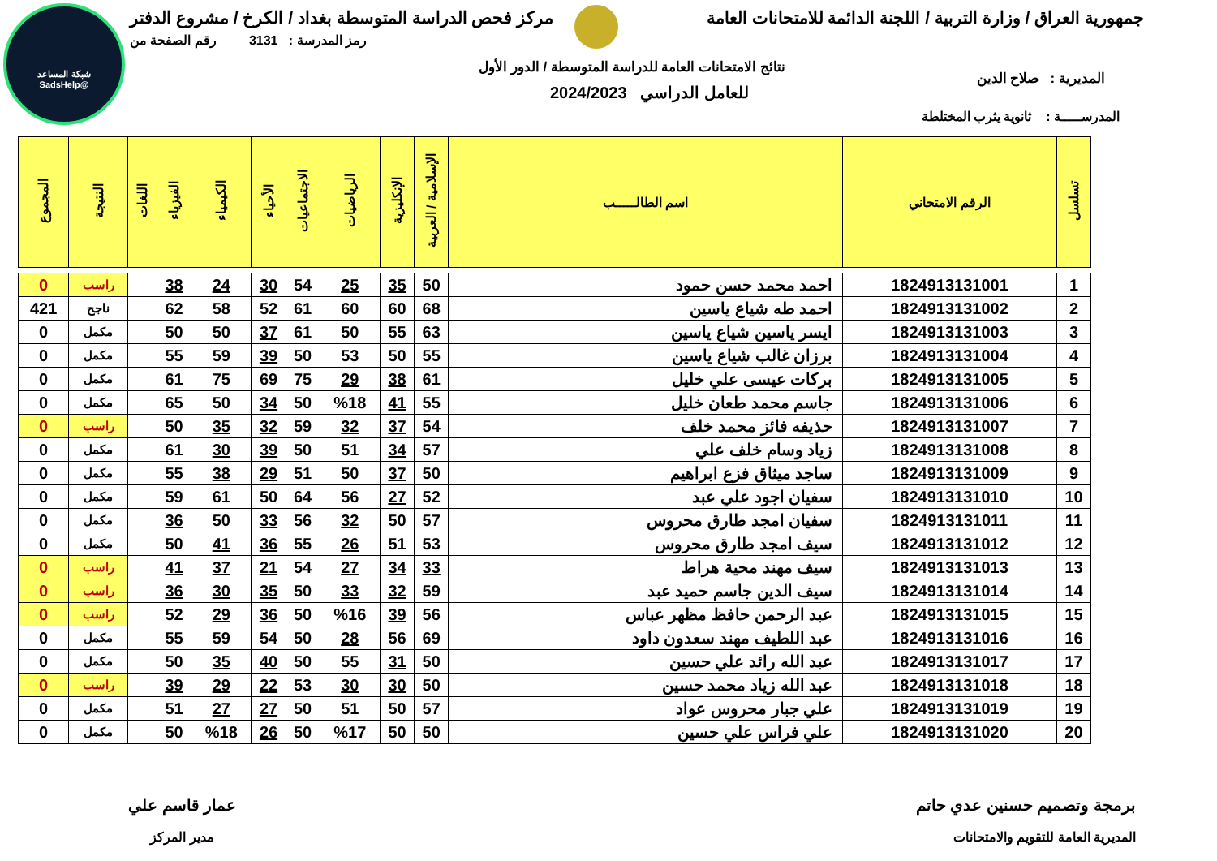شبكة المساعد
@SadsHelp
جمهورية العراق / وزارة التربية / اللجنة الدائمة للامتحانات العامة مركز فحص الدراسة المتوسطة بغداد / الكرخ / مشروع الدفتر
رمز المدرسة : 3131 رقم الصفحة من
نتائج الامتحانات العامة للدراسة المتوسطة / الدور الأول
للعامل الدراسي 2024/2023
المديرية : صلاح الدين
المدرســـــة : ثانوية يثرب المختلطة
| تسلسل | الرقم الامتحاني | اسم الطالـــــب | الإسلامية / العربية | الإنكليزية | الرياضيات | الاجتماعيات | الأحياء | الكيمياء | الفيزياء | اللغات | النتيجة | المجموع |
| --- | --- | --- | --- | --- | --- | --- | --- | --- | --- | --- | --- | --- |
| 1 | 1824913131001 | احمد محمد حسن حمود | 50 | 35 | 25 | 54 | 30 | 24 | 38 | | راسب | 0 |
| 2 | 1824913131002 | احمد طه شياع ياسين | 68 | 60 | 60 | 61 | 52 | 58 | 62 | | ناجح | 421 |
| 3 | 1824913131003 | ايسر ياسين شياع ياسين | 63 | 55 | 50 | 61 | 37 | 50 | 50 | | مكمل | 0 |
| 4 | 1824913131004 | برزان غالب شياع ياسين | 55 | 50 | 53 | 50 | 39 | 59 | 55 | | مكمل | 0 |
| 5 | 1824913131005 | بركات عيسى علي خليل | 61 | 38 | 29 | 75 | 69 | 75 | 61 | | مكمل | 0 |
| 6 | 1824913131006 | جاسم محمد طعان خليل | 55 | 41 | %18 | 50 | 34 | 50 | 65 | | مكمل | 0 |
| 7 | 1824913131007 | حذيفه فائز محمد خلف | 54 | 37 | 32 | 59 | 32 | 35 | 50 | | راسب | 0 |
| 8 | 1824913131008 | زياد وسام خلف علي | 57 | 34 | 51 | 50 | 39 | 30 | 61 | | مكمل | 0 |
| 9 | 1824913131009 | ساجد ميثاق فزع ابراهيم | 50 | 37 | 50 | 51 | 29 | 38 | 55 | | مكمل | 0 |
| 10 | 1824913131010 | سفيان اجود علي عبد | 52 | 27 | 56 | 64 | 50 | 61 | 59 | | مكمل | 0 |
| 11 | 1824913131011 | سفيان امجد طارق محروس | 57 | 50 | 32 | 56 | 33 | 50 | 36 | | مكمل | 0 |
| 12 | 1824913131012 | سيف امجد طارق محروس | 53 | 51 | 26 | 55 | 36 | 41 | 50 | | مكمل | 0 |
| 13 | 1824913131013 | سيف مهند محية هراط | 33 | 34 | 27 | 54 | 21 | 37 | 41 | | راسب | 0 |
| 14 | 1824913131014 | سيف الدين جاسم حميد عبد | 59 | 32 | 33 | 50 | 35 | 30 | 36 | | راسب | 0 |
| 15 | 1824913131015 | عبد الرحمن حافظ مظهر عباس | 56 | 39 | %16 | 50 | 36 | 29 | 52 | | راسب | 0 |
| 16 | 1824913131016 | عبد اللطيف مهند سعدون داود | 69 | 56 | 28 | 50 | 54 | 59 | 55 | | مكمل | 0 |
| 17 | 1824913131017 | عبد الله رائد علي حسين | 50 | 31 | 55 | 50 | 40 | 35 | 50 | | مكمل | 0 |
| 18 | 1824913131018 | عبد الله زياد محمد حسين | 50 | 30 | 30 | 53 | 22 | 29 | 39 | | راسب | 0 |
| 19 | 1824913131019 | علي جبار محروس عواد | 57 | 50 | 51 | 50 | 27 | 27 | 51 | | مكمل | 0 |
| 20 | 1824913131020 | علي فراس علي حسين | 50 | 50 | %17 | 50 | 26 | %18 | 50 | | مكمل | 0 |
برمجة وتصميم حسنين عدي حاتم
المديرية العامة للتقويم والامتحانات
عمار قاسم علي
مدير المركز